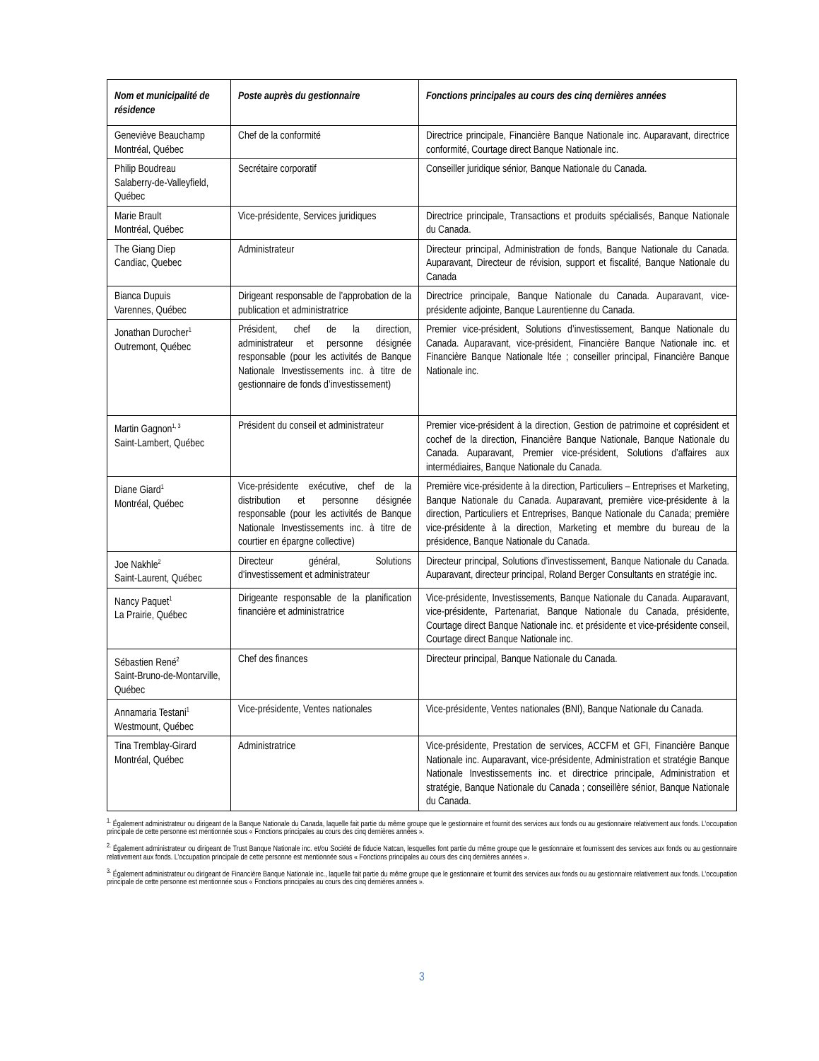| Nom et municipalité de résidence | Poste auprès du gestionnaire | Fonctions principales au cours des cinq dernières années |
| --- | --- | --- |
| Geneviève Beauchamp Montréal, Québec | Chef de la conformité | Directrice principale, Financière Banque Nationale inc. Auparavant, directrice conformité, Courtage direct Banque Nationale inc. |
| Philip Boudreau Salaberry-de-Valleyfield, Québec | Secrétaire corporatif | Conseiller juridique sénior, Banque Nationale du Canada. |
| Marie Brault Montréal, Québec | Vice-présidente, Services juridiques | Directrice principale, Transactions et produits spécialisés, Banque Nationale du Canada. |
| The Giang Diep Candiac, Quebec | Administrateur | Directeur principal, Administration de fonds, Banque Nationale du Canada. Auparavant, Directeur de révision, support et fiscalité, Banque Nationale du Canada |
| Bianca Dupuis Varennes, Québec | Dirigeant responsable de l’approbation de la publication et administratrice | Directrice principale, Banque Nationale du Canada. Auparavant, vice-présidente adjointe, Banque Laurentienne du Canada. |
| Jonathan Durocher<sup>1</sup> Outremont, Québec | Président, chef de la direction, administrateur et personne désignée responsable (pour les activités de Banque Nationale Investissements inc. à titre de gestionnaire de fonds d’investissement) | Premier vice-président, Solutions d’investissement, Banque Nationale du Canada. Auparavant, vice-président, Financière Banque Nationale inc. et Financière Banque Nationale ltée ; conseiller principal, Financière Banque Nationale inc. |
| Martin Gagnon<sup>1, 3</sup> Saint-Lambert, Québec | Président du conseil et administrateur | Premier vice-président à la direction, Gestion de patrimoine et coprésident et cochef de la direction, Financière Banque Nationale, Banque Nationale du Canada. Auparavant, Premier vice-président, Solutions d’affaires aux intermédiaires, Banque Nationale du Canada. |
| Diane Giard<sup>1</sup> Montréal, Québec | Vice-présidente exécutive, chef de la distribution et personne désignée responsable (pour les activités de Banque Nationale Investissements inc. à titre de courtier en épargne collective) | Première vice-présidente à la direction, Particuliers – Entreprises et Marketing, Banque Nationale du Canada. Auparavant, première vice-présidente à la direction, Particuliers et Entreprises, Banque Nationale du Canada; première vice-présidente à la direction, Marketing et membre du bureau de la présidence, Banque Nationale du Canada. |
| Joe Nakhle<sup>2</sup> Saint-Laurent, Québec | Directeur général, Solutions d’investissement et administrateur | Directeur principal, Solutions d’investissement, Banque Nationale du Canada. Auparavant, directeur principal, Roland Berger Consultants en stratégie inc. |
| Nancy Paquet<sup>1</sup> La Prairie, Québec | Dirigeante responsable de la planification financière et administratrice | Vice-présidente, Investissements, Banque Nationale du Canada. Auparavant, vice-présidente, Partenariat, Banque Nationale du Canada, présidente, Courtage direct Banque Nationale inc. et présidente et vice-présidente conseil, Courtage direct Banque Nationale inc. |
| Sébastien René<sup>2</sup> Saint-Bruno-de-Montarville, Québec | Chef des finances | Directeur principal, Banque Nationale du Canada. |
| Annamaria Testani<sup>1</sup> Westmount, Québec | Vice-présidente, Ventes nationales | Vice-présidente, Ventes nationales (BNI), Banque Nationale du Canada. |
| Tina Tremblay-Girard Montréal, Québec | Administratrice | Vice-présidente, Prestation de services, ACCFM et GFI, Financière Banque Nationale inc. Auparavant, vice-présidente, Administration et stratégie Banque Nationale Investissements inc. et directrice principale, Administration et stratégie, Banque Nationale du Canada ; conseillère sénior, Banque Nationale du Canada. |
<sup>1.</sup> Également administrateur ou dirigeant de la Banque Nationale du Canada, laquelle fait partie du même groupe que le gestionnaire et fournit des services aux fonds ou au gestionnaire relativement aux fonds. L’occupation principale de cette personne est mentionnée sous « Fonctions principales au cours des cinq dernières années ».
<sup>2.</sup> Également administrateur ou dirigeant de Trust Banque Nationale inc. et/ou Société de fiducie Natcan, lesquelles font partie du même groupe que le gestionnaire et fournissent des services aux fonds ou au gestionnaire relativement aux fonds. L’occupation principale de cette personne est mentionnée sous « Fonctions principales au cours des cinq dernières années ».
<sup>3.</sup> Également administrateur ou dirigeant de Financière Banque Nationale inc., laquelle fait partie du même groupe que le gestionnaire et fournit des services aux fonds ou au gestionnaire relativement aux fonds. L’occupation principale de cette personne est mentionnée sous « Fonctions principales au cours des cinq dernières années ».
3